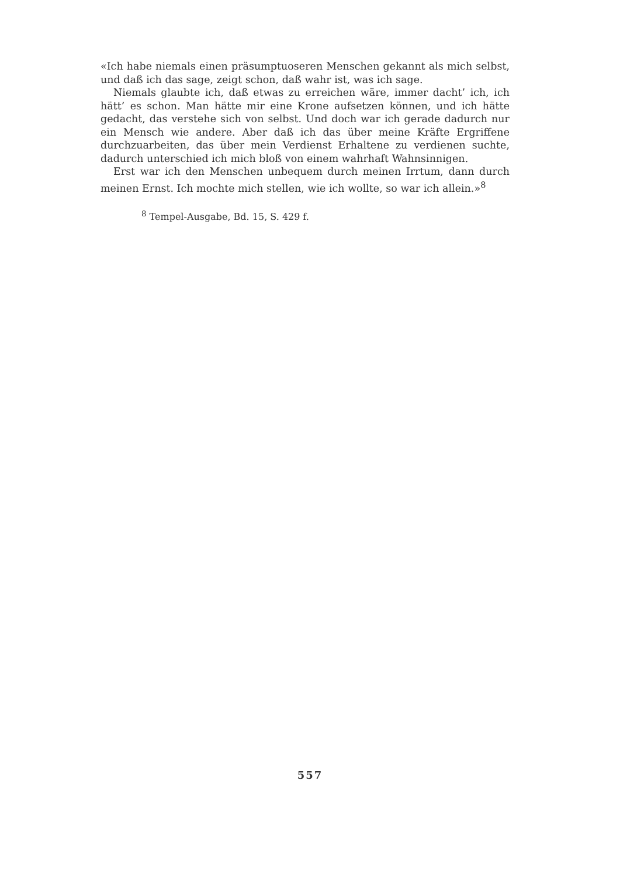«Ich habe niemals einen präsumptuoseren Menschen gekannt als mich selbst, und daß ich das sage, zeigt schon, daß wahr ist, was ich sage.
Niemals glaubte ich, daß etwas zu erreichen wäre, immer dacht’ ich, ich hätt’ es schon. Man hätte mir eine Krone aufsetzen können, und ich hätte gedacht, das verstehe sich von selbst. Und doch war ich gerade dadurch nur ein Mensch wie andere. Aber daß ich das über meine Kräfte Ergriffene durchzuarbeiten, das über mein Verdienst Erhaltene zu verdienen suchte, dadurch unterschied ich mich bloß von einem wahrhaft Wahnsinnigen.
Erst war ich den Menschen unbequem durch meinen Irrtum, dann durch meinen Ernst. Ich mochte mich stellen, wie ich wollte, so war ich allein.»<sup>8</sup>
<sup>8</sup> Tempel-Ausgabe, Bd. 15, S. 429 f.
557